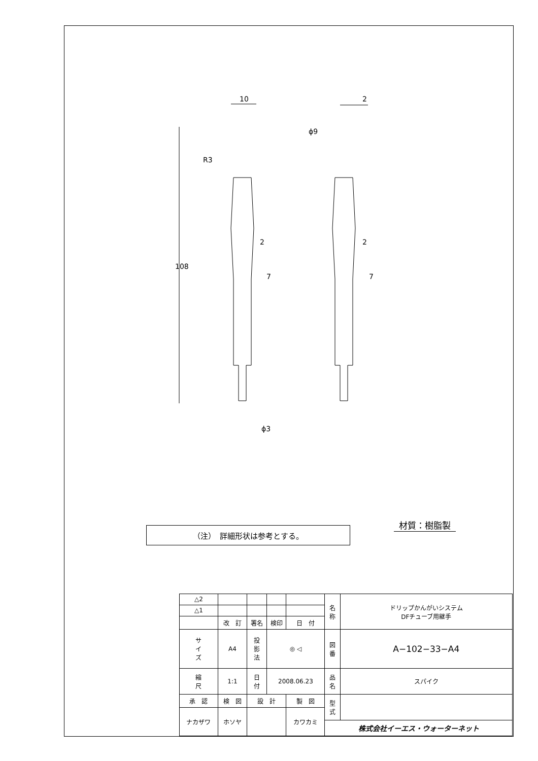10
2
ϕ9
R3
108
2
2
7
7
ϕ3
（注）　詳細形状は参考とする。
材質：樹脂製
| △2 | | | | | | 名 称 | ドリップかんがいシステム DFチューブ用継手 |
| △1 | | | | | | | |
| | 改 訂 | | 署名 | 検印 | 日 付 | | |
| サ イ ズ | A4 | | 投 影 法 | ◎ ◁ | | 図 番 | A−102−33−A4 |
| 縮 尺 | 1:1 | | 日 付 | 2008.06.23 | | 品 名 | スパイク |
| 承 認 | | 検 図 | 設 計 | | 製 図 | 型 式 | |
| ナカザワ | | ホソヤ | | | カワカミ | | |
| | | | | | | 株式会社イーエス・ウォーターネット | |